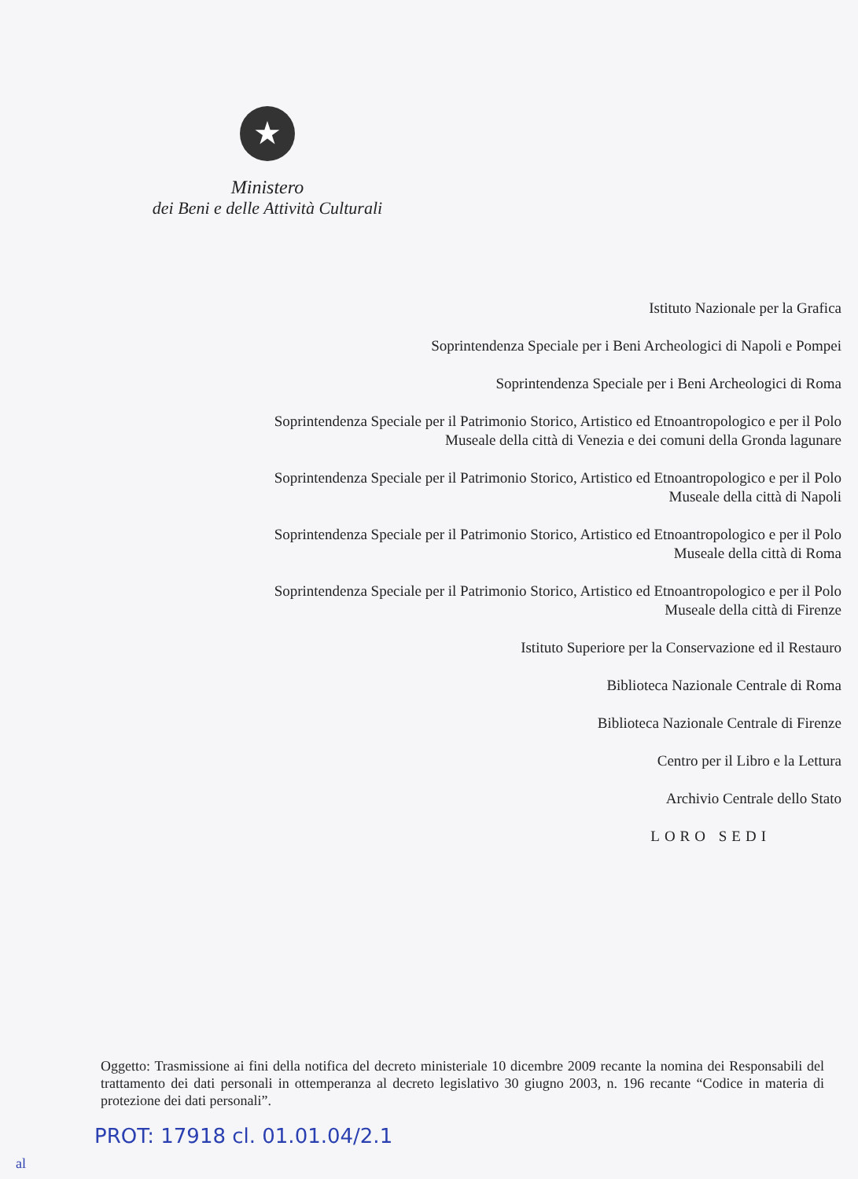★
Ministero
dei Beni e delle Attività Culturali
Istituto Nazionale per la Grafica
Soprintendenza Speciale per i Beni Archeologici di Napoli e Pompei
Soprintendenza Speciale per i Beni Archeologici di Roma
Soprintendenza Speciale per il Patrimonio Storico, Artistico ed Etnoantropologico e per il Polo
Museale della città di Venezia e dei comuni della Gronda lagunare
Soprintendenza Speciale per il Patrimonio Storico, Artistico ed Etnoantropologico e per il Polo
Museale della città di Napoli
Soprintendenza Speciale per il Patrimonio Storico, Artistico ed Etnoantropologico e per il Polo
Museale della città di Roma
Soprintendenza Speciale per il Patrimonio Storico, Artistico ed Etnoantropologico e per il Polo
Museale della città di Firenze
Istituto Superiore per la Conservazione ed il Restauro
Biblioteca Nazionale Centrale di Roma
Biblioteca Nazionale Centrale di Firenze
Centro per il Libro e la Lettura
Archivio Centrale dello Stato
LORO SEDI
Oggetto: Trasmissione ai fini della notifica del decreto ministeriale 10 dicembre 2009 recante la nomina dei Responsabili del trattamento dei dati personali in ottemperanza al decreto legislativo 30 giugno 2003, n. 196 recante “Codice in materia di protezione dei dati personali”.
PROT: 17918 cl. 01.01.04/2.1
al